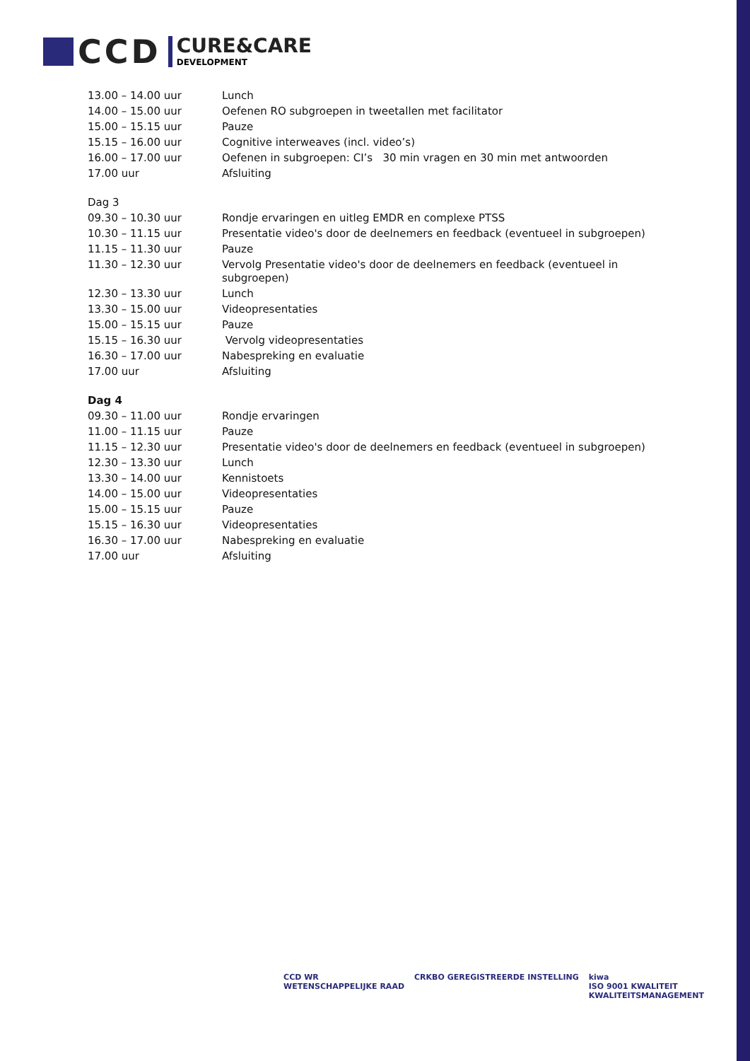CCD
CURE&CARE
DEVELOPMENT
| 13.00 – 14.00 uur | Lunch |
| 14.00 – 15.00 uur | Oefenen RO subgroepen in tweetallen met facilitator |
| 15.00 – 15.15 uur | Pauze |
| 15.15 – 16.00 uur | Cognitive interweaves (incl. video’s) |
| 16.00 – 17.00 uur | Oefenen in subgroepen: CI’s 30 min vragen en 30 min met antwoorden |
| 17.00 uur | Afsluiting |
| Dag 3 | |
| 09.30 – 10.30 uur | Rondje ervaringen en uitleg EMDR en complexe PTSS |
| 10.30 – 11.15 uur | Presentatie video's door de deelnemers en feedback (eventueel in subgroepen) |
| 11.15 – 11.30 uur | Pauze |
| 11.30 – 12.30 uur | Vervolg Presentatie video's door de deelnemers en feedback (eventueel in subgroepen) |
| 12.30 – 13.30 uur | Lunch |
| 13.30 – 15.00 uur | Videopresentaties |
| 15.00 – 15.15 uur | Pauze |
| 15.15 – 16.30 uur | Vervolg videopresentaties |
| 16.30 – 17.00 uur | Nabespreking en evaluatie |
| 17.00 uur | Afsluiting |
| Dag 4 | |
| 09.30 – 11.00 uur | Rondje ervaringen |
| 11.00 – 11.15 uur | Pauze |
| 11.15 – 12.30 uur | Presentatie video's door de deelnemers en feedback (eventueel in subgroepen) |
| 12.30 – 13.30 uur | Lunch |
| 13.30 – 14.00 uur | Kennistoets |
| 14.00 – 15.00 uur | Videopresentaties |
| 15.00 – 15.15 uur | Pauze |
| 15.15 – 16.30 uur | Videopresentaties |
| 16.30 – 17.00 uur | Nabespreking en evaluatie |
| 17.00 uur | Afsluiting |
CCD WR
WETENSCHAPPELIJKE RAAD CRKBO GEREGISTREERDE INSTELLING kiwa
ISO 9001 KWALITEIT
KWALITEITSMANAGEMENT